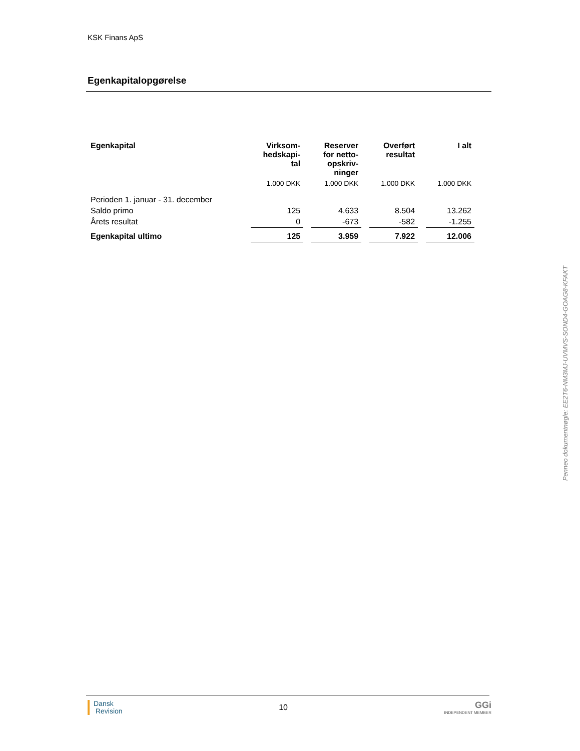KSK Finans ApS
Egenkapitalopgørelse
| Egenkapital | Virksom- hedskapi- tal | Reserver for netto- opskriv- ninger | Overført resultat | I alt |
| --- | --- | --- | --- | --- |
| | 1.000 DKK | 1.000 DKK | 1.000 DKK | 1.000 DKK |
| Perioden 1. januar - 31. december | | | | |
| Saldo primo | 125 | 4.633 | 8.504 | 13.262 |
| Årets resultat | 0 | -673 | -582 | -1.255 |
| Egenkapital ultimo | 125 | 3.959 | 7.922 | 12.006 |
Penneo dokumentnøgle: EE2T6-NM3MJ-UVMVS-SOND4-GOAG8-KFAKT
Dansk
Revision
10
GGi
INDEPENDENT MEMBER